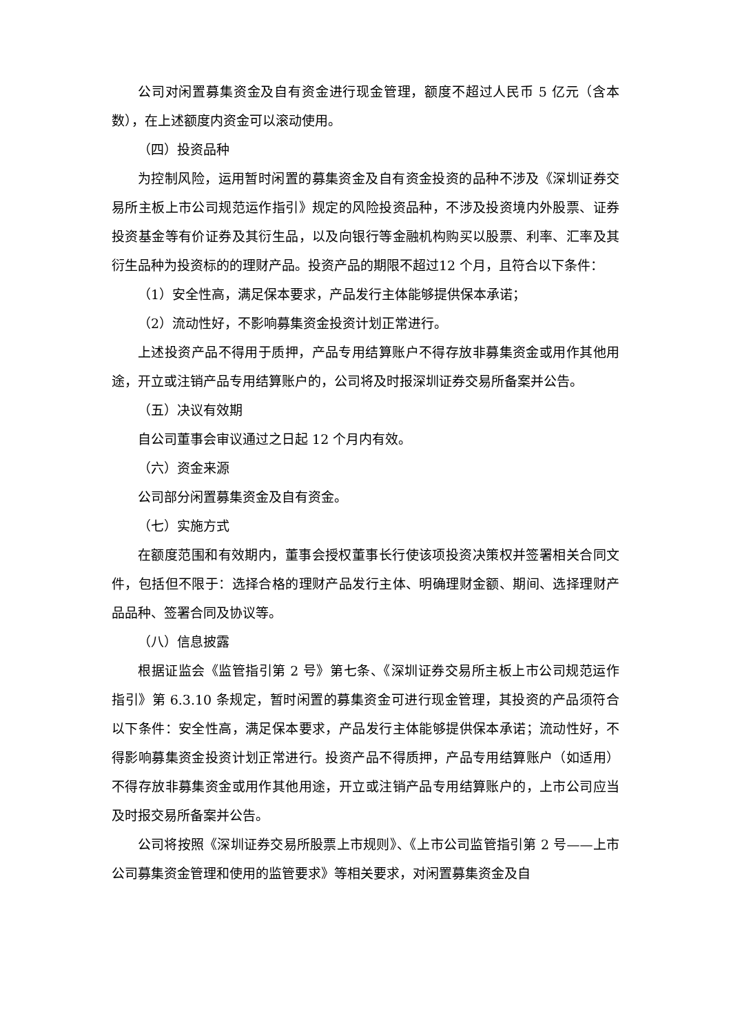公司对闲置募集资金及自有资金进行现金管理，额度不超过人民币 5 亿元（含本数），在上述额度内资金可以滚动使用。
（四）投资品种
为控制风险，运用暂时闲置的募集资金及自有资金投资的品种不涉及《深圳证券交易所主板上市公司规范运作指引》规定的风险投资品种，不涉及投资境内外股票、证券投资基金等有价证券及其衍生品，以及向银行等金融机构购买以股票、利率、汇率及其衍生品种为投资标的的理财产品。投资产品的期限不超过12 个月，且符合以下条件：
（1）安全性高，满足保本要求，产品发行主体能够提供保本承诺；
（2）流动性好，不影响募集资金投资计划正常进行。
上述投资产品不得用于质押，产品专用结算账户不得存放非募集资金或用作其他用途，开立或注销产品专用结算账户的，公司将及时报深圳证券交易所备案并公告。
（五）决议有效期
自公司董事会审议通过之日起 12 个月内有效。
（六）资金来源
公司部分闲置募集资金及自有资金。
（七）实施方式
在额度范围和有效期内，董事会授权董事长行使该项投资决策权并签署相关合同文件，包括但不限于：选择合格的理财产品发行主体、明确理财金额、期间、选择理财产品品种、签署合同及协议等。
（八）信息披露
根据证监会《监管指引第 2 号》第七条、《深圳证券交易所主板上市公司规范运作指引》第 6.3.10 条规定，暂时闲置的募集资金可进行现金管理，其投资的产品须符合以下条件：安全性高，满足保本要求，产品发行主体能够提供保本承诺；流动性好，不得影响募集资金投资计划正常进行。投资产品不得质押，产品专用结算账户（如适用）不得存放非募集资金或用作其他用途，开立或注销产品专用结算账户的，上市公司应当及时报交易所备案并公告。
公司将按照《深圳证券交易所股票上市规则》、《上市公司监管指引第 2 号——上市公司募集资金管理和使用的监管要求》等相关要求，对闲置募集资金及自